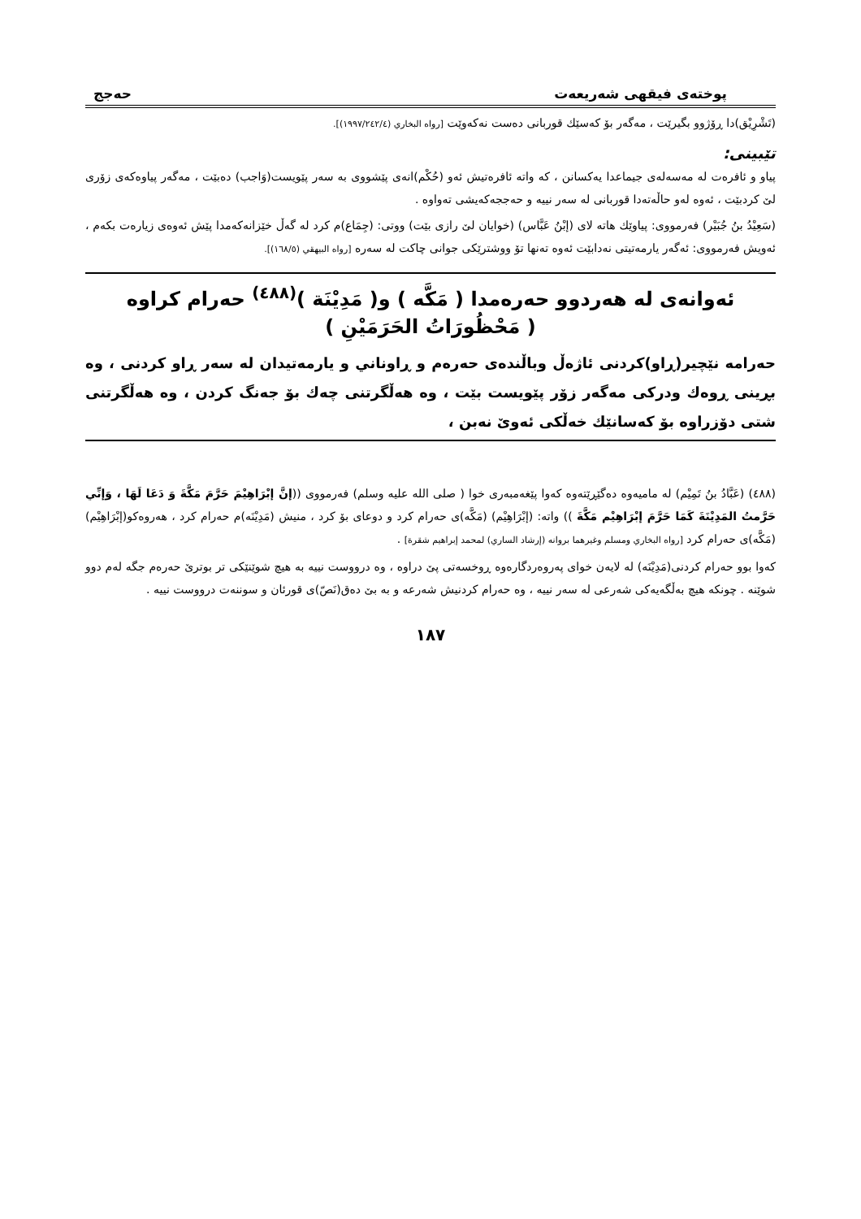پوختەی فیقهی شەریعەت حەجج
(تَشْرِيْق)دا ڕۆژوو بگیرێت ، مەگەر بۆ کەسێك قوربانی دەست نەکەوێت [رواه البخاري (١٩٩٧/٢٤٢/٤)].
تێبینی:
پیاو و ئافرەت لە مەسەلەی جیماعدا یەکسانن ، کە واتە ئافرەتیش ئەو (حُکْم)انەی پێشووی بە سەر پێویست(وَاجب) دەبێت ، مەگەر پیاوەکەی زۆری لێ کردبێت ، ئەوە لەو حاڵەتەدا قوربانی لە سەر نییە و حەججەکەیشی تەواوە .
(سَعِيْدُ بنُ جُبَيْر) فەرمووی: پیاوێك هاتە لای (إبْنُ عَبَّاس) (خوایان لێ رازی بێت) ووتی: (جِمَاع)م کرد لە گەڵ خێزانەکەمدا پێش ئەوەی زیارەت بکەم ، ئەویش فەرمووی: ئەگەر یارمەتیتی نەدابێت ئەوە تەنها تۆ ووشترێکی جوانی چاکت لە سەرە [رواه البيهقي (١٦٨/٥)].
ئەوانەی لە هەردوو حەرەمدا ( مَكَّه ) و( مَدِيْنَة )<sup>(٤٨٨)</sup> حەرام کراوە
( مَحْظُورَاتُ الحَرَمَيْنِ )
حەرامە نێچیر(ڕاو)کردنی ئاژەڵ وباڵندەی حەرەم و ڕاوناني و یارمەتیدان لە سەر ڕاو کردنی ، وە بڕینی ڕوەك ودرکی مەگەر زۆر پێویست بێت ، وە هەڵگرتنی چەك بۆ جەنگ کردن ، وە هەڵگرتنی شتی دۆزراوە بۆ کەسانێك خەڵکی ئەوێ نەبن ،
(٤٨٨) (عَبَّادُ بنُ تَمِيْم) لە مامیەوە دەگێڕێتەوە کەوا پێغەمبەری خوا ( صلى الله عليه وسلم) فەرمووی ((إنَّ إبْرَاهِيْمَ حَرَّمَ مَكَّةَ وَ دَعَا لَهَا ، وَإنِّي حَرَّمتُ المَدِيْنَةَ كَمَا حَرَّمَ إبْرَاهِيْم مَكَّةَ )) واتە: (إبْرَاهِيْم) (مَكَّه)ی حەرام کرد و دوعای بۆ کرد ، منیش (مَدِيْنَه)م حەرام کرد ، هەروەکو(إبْرَاهِيْم) (مَكَّه)ی حەرام کرد [رواه البخاري ومسلم وغيرهما بروانه (إرشاد الساري) لمحمد إبراهيم شقرة] .
کەوا بوو حەرام کردنی(مَدِيْنَه) لە لایەن خوای پەروەردگارەوە ڕوخسەتی پێ دراوە ، وە درووست نییە بە هیچ شوێنێکی تر بوترێ حەرەم جگە لەم دوو شوێنە . چونکە هیچ بەڵگەیەکی شەرعی لە سەر نییە ، وە حەرام کردنیش شەرعە و بە بێ دەق(نَصّ)ی قورئان و سوننەت درووست نییە .
١٨٧